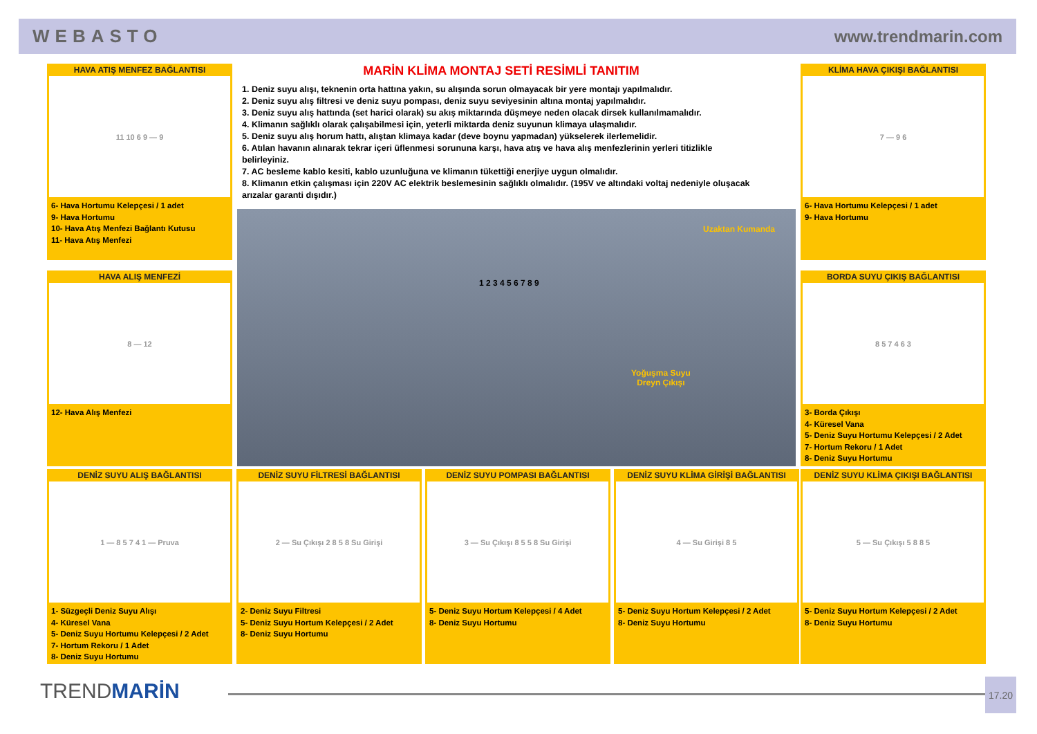WEBASTO www.trendmarin.com
HAVA ATIŞ MENFEZ BAĞLANTISI
11 10 6 9 — 9
6- Hava Hortumu Kelepçesi / 1 adet
9- Hava Hortumu
10- Hava Atış Menfezi Bağlantı Kutusu
11- Hava Atış Menfezi
MARİN KLİMA MONTAJ SETİ RESİMLİ TANITIM
1. Deniz suyu alışı, teknenin orta hattına yakın, su alışında sorun olmayacak bir yere montajı yapılmalıdır.
2. Deniz suyu alış filtresi ve deniz suyu pompası, deniz suyu seviyesinin altına montaj yapılmalıdır.
3. Deniz suyu alış hattında (set harici olarak) su akış miktarında düşmeye neden olacak dirsek kullanılmamalıdır.
4. Klimanın sağlıklı olarak çalışabilmesi için, yeterli miktarda deniz suyunun klimaya ulaşmalıdır.
5. Deniz suyu alış horum hattı, alıştan klimaya kadar (deve boynu yapmadan) yükselerek ilerlemelidir.
6. Atılan havanın alınarak tekrar içeri üflenmesi sorununa karşı, hava atış ve hava alış menfezlerinin yerleri titizlikle belirleyiniz.
7. AC besleme kablo kesiti, kablo uzunluğuna ve klimanın tükettiği enerjiye uygun olmalıdır.
8. Klimanın etkin çalışması için 220V AC elektrik beslemesinin sağlıklı olmalıdır. (195V ve altındaki voltaj nedeniyle oluşacak arızalar garanti dışıdır.)
Uzaktan Kumanda
Yoğuşma Suyu
Dreyn Çıkışı
1 2 3 4 5 6 7 8 9
KLİMA HAVA ÇIKIŞI BAĞLANTISI
7 — 9 6
6- Hava Hortumu Kelepçesi / 1 adet
9- Hava Hortumu
HAVA ALIŞ MENFEZİ
8 — 12
12- Hava Alış Menfezi
BORDA SUYU ÇIKIŞ BAĞLANTISI
8 5 7 4 6 3
3- Borda Çıkışı
4- Küresel Vana
5- Deniz Suyu Hortumu Kelepçesi / 2 Adet
7- Hortum Rekoru / 1 Adet
8- Deniz Suyu Hortumu
DENİZ SUYU ALIŞ BAĞLANTISI
1 — 8 5 7 4 1 — Pruva
1- Süzgeçli Deniz Suyu Alışı
4- Küresel Vana
5- Deniz Suyu Hortumu Kelepçesi / 2 Adet
7- Hortum Rekoru / 1 Adet
8- Deniz Suyu Hortumu
DENİZ SUYU FİLTRESİ BAĞLANTISI
2 — Su Çıkışı 2 8 5 8 Su Girişi
2- Deniz Suyu Filtresi
5- Deniz Suyu Hortum Kelepçesi / 2 Adet
8- Deniz Suyu Hortumu
DENİZ SUYU POMPASI BAĞLANTISI
3 — Su Çıkışı 8 5 5 8 Su Girişi
5- Deniz Suyu Hortum Kelepçesi / 4 Adet
8- Deniz Suyu Hortumu
DENİZ SUYU KLİMA GİRİŞİ BAĞLANTISI
4 — Su Girişi 8 5
5- Deniz Suyu Hortum Kelepçesi / 2 Adet
8- Deniz Suyu Hortumu
DENİZ SUYU KLİMA ÇIKIŞI BAĞLANTISI
5 — Su Çıkışı 5 8 8 5
5- Deniz Suyu Hortum Kelepçesi / 2 Adet
8- Deniz Suyu Hortumu
TRENDMARİN 17.20